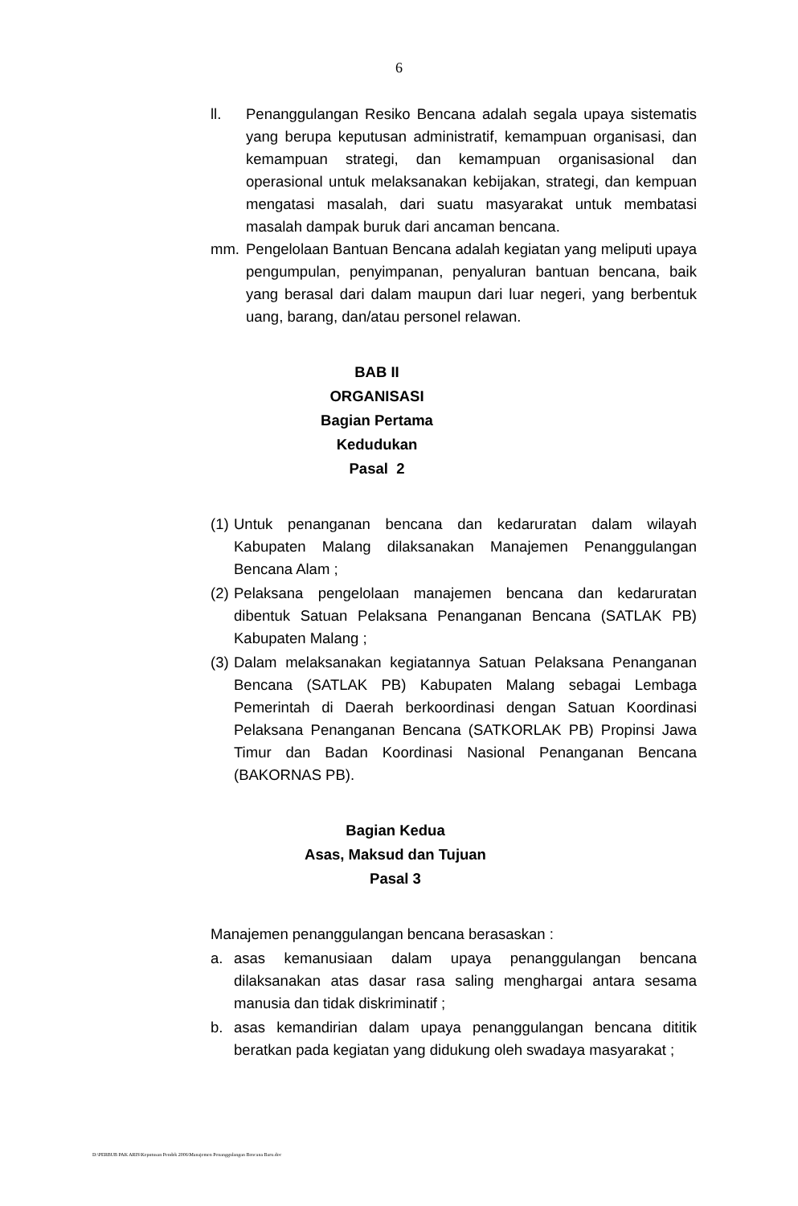6
ll. Penanggulangan Resiko Bencana adalah segala upaya sistematis yang berupa keputusan administratif, kemampuan organisasi, dan kemampuan strategi, dan kemampuan organisasional dan operasional untuk melaksanakan kebijakan, strategi, dan kempuan mengatasi masalah, dari suatu masyarakat untuk membatasi masalah dampak buruk dari ancaman bencana.
mm. Pengelolaan Bantuan Bencana adalah kegiatan yang meliputi upaya pengumpulan, penyimpanan, penyaluran bantuan bencana, baik yang berasal dari dalam maupun dari luar negeri, yang berbentuk uang, barang, dan/atau personel relawan.
BAB II
ORGANISASI
Bagian Pertama
Kedudukan
Pasal 2
(1) Untuk penanganan bencana dan kedaruratan dalam wilayah Kabupaten Malang dilaksanakan Manajemen Penanggulangan Bencana Alam ;
(2) Pelaksana pengelolaan manajemen bencana dan kedaruratan dibentuk Satuan Pelaksana Penanganan Bencana (SATLAK PB) Kabupaten Malang ;
(3) Dalam melaksanakan kegiatannya Satuan Pelaksana Penanganan Bencana (SATLAK PB) Kabupaten Malang sebagai Lembaga Pemerintah di Daerah berkoordinasi dengan Satuan Koordinasi Pelaksana Penanganan Bencana (SATKORLAK PB) Propinsi Jawa Timur dan Badan Koordinasi Nasional Penanganan Bencana (BAKORNAS PB).
Bagian Kedua
Asas, Maksud dan Tujuan
Pasal 3
Manajemen penanggulangan bencana berasaskan :
a. asas kemanusiaan dalam upaya penanggulangan bencana dilaksanakan atas dasar rasa saling menghargai antara sesama manusia dan tidak diskriminatif ;
b. asas kemandirian dalam upaya penanggulangan bencana dititik beratkan pada kegiatan yang didukung oleh swadaya masyarakat ;
D:\PERBUB PAK ARIS\Keputusan Pendek 2006\Manajemen Penanggulangan Bencana Baru.doc